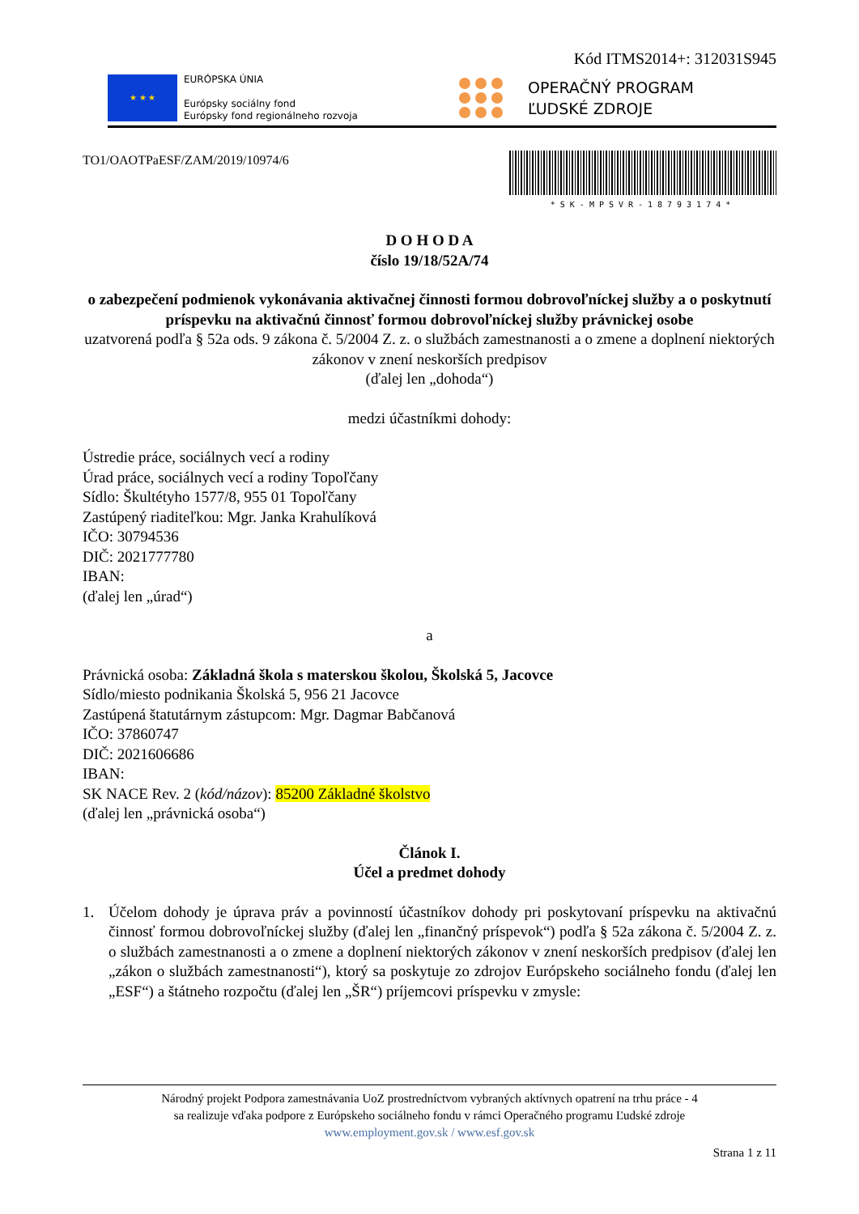Kód ITMS2014+: 312031S945
★ ★ ★
EURÓPSKA ÚNIA
Európsky sociálny fond
Európsky fond regionálneho rozvoja
OPERAČNÝ PROGRAM
ĽUDSKÉ ZDROJE
TO1/OAOTPaESF/ZAM/2019/10974/6
*SK-MPSVR-18793174*
D O H O D A
číslo 19/18/52A/74
o zabezpečení podmienok vykonávania aktivačnej činnosti formou dobrovoľníckej služby a o poskytnutí príspevku na aktivačnú činnosť formou dobrovoľníckej služby právnickej osobe
uzatvorená podľa § 52a ods. 9 zákona č. 5/2004 Z. z. o službách zamestnanosti a o zmene a doplnení niektorých zákonov v znení neskorších predpisov
(ďalej len „dohoda“)
medzi účastníkmi dohody:
Ústredie práce, sociálnych vecí a rodiny
Úrad práce, sociálnych vecí a rodiny Topoľčany
Sídlo: Škultétyho 1577/8, 955 01 Topoľčany
Zastúpený riaditeľkou: Mgr. Janka Krahulíková
IČO: 30794536
DIČ: 2021777780
IBAN:
(ďalej len „úrad“)
a
Právnická osoba: Základná škola s materskou školou, Školská 5, Jacovce
Sídlo/miesto podnikania Školská 5, 956 21 Jacovce
Zastúpená štatutárnym zástupcom: Mgr. Dagmar Babčanová
IČO: 37860747
DIČ: 2021606686
IBAN:
SK NACE Rev. 2 (kód/názov): 85200 Základné školstvo
(ďalej len „právnická osoba“)
Článok I.
Účel a predmet dohody
1. Účelom dohody je úprava práv a povinností účastníkov dohody pri poskytovaní príspevku na aktivačnú činnosť formou dobrovoľníckej služby (ďalej len „finančný príspevok“) podľa § 52a zákona č. 5/2004 Z. z. o službách zamestnanosti a o zmene a doplnení niektorých zákonov v znení neskorších predpisov (ďalej len „zákon o službách zamestnanosti“), ktorý sa poskytuje zo zdrojov Európskeho sociálneho fondu (ďalej len „ESF“) a štátneho rozpočtu (ďalej len „ŠR“) príjemcovi príspevku v zmysle:
Národný projekt Podpora zamestnávania UoZ prostredníctvom vybraných aktívnych opatrení na trhu práce - 4
sa realizuje vďaka podpore z Európskeho sociálneho fondu v rámci Operačného programu Ľudské zdroje
www.employment.gov.sk / www.esf.gov.sk
Strana 1 z 11